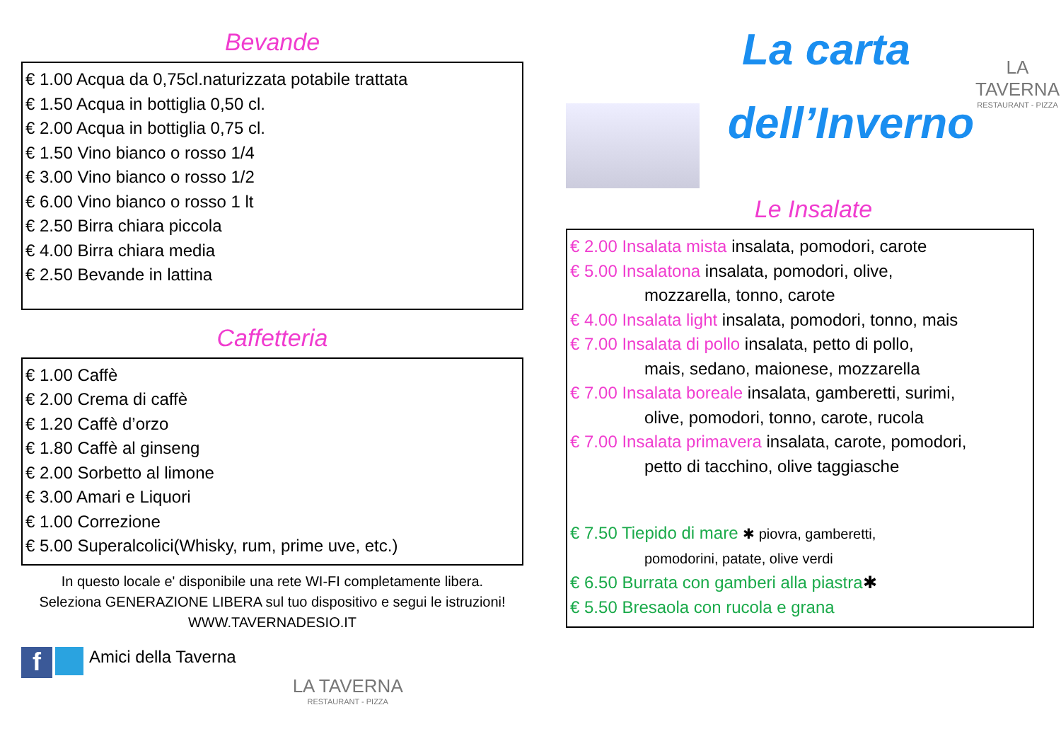Bevande
€ 1.00 Acqua da 0,75cl.naturizzata potabile trattata
€ 1.50 Acqua in bottiglia 0,50 cl.
€ 2.00 Acqua in bottiglia 0,75 cl.
€ 1.50 Vino bianco o rosso 1/4
€ 3.00 Vino bianco o rosso 1/2
€ 6.00 Vino bianco o rosso 1 lt
€ 2.50 Birra chiara piccola
€ 4.00 Birra chiara media
€ 2.50 Bevande in lattina
Caffetteria
€ 1.00 Caffè
€ 2.00 Crema di caffè
€ 1.20 Caffè d’orzo
€ 1.80 Caffè al ginseng
€ 2.00 Sorbetto al limone
€ 3.00 Amari e Liquori
€ 1.00 Correzione
€ 5.00 Superalcolici(Whisky, rum, prime uve, etc.)
In questo locale e' disponibile una rete WI-FI completamente libera. Seleziona GENERAZIONE LIBERA sul tuo dispositivo e segui le istruzioni! WWW.TAVERNADESIO.IT
f Amici della Taverna
LA TAVERNA
RESTAURANT - PIZZA
La carta
dell’Inverno
LA TAVERNA
RESTAURANT - PIZZA
Le Insalate
€ 2.00 Insalata mista insalata, pomodori, carote
€ 5.00 Insalatona insalata, pomodori, olive,
mozzarella, tonno, carote
€ 4.00 Insalata light insalata, pomodori, tonno, mais
€ 7.00 Insalata di pollo insalata, petto di pollo,
mais, sedano, maionese, mozzarella
€ 7.00 Insalata boreale insalata, gamberetti, surimi,
olive, pomodori, tonno, carote, rucola
€ 7.00 Insalata primavera insalata, carote, pomodori,
petto di tacchino, olive taggiasche
€ 7.50 Tiepido di mare ✱ piovra, gamberetti,
pomodorini, patate, olive verdi
€ 6.50 Burrata con gamberi alla piastra✱
€ 5.50 Bresaola con rucola e grana